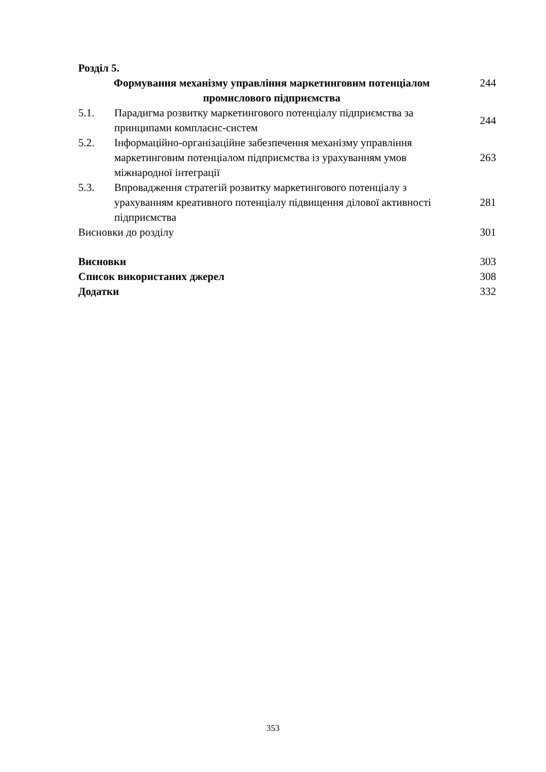| Розділ 5. | | |
| Формування механізму управління маркетинговим потенціалом промислового підприємства | | 244 |
| 5.1. | Парадигма розвитку маркетингового потенціалу підприємства за принципами комплаєнс-систем | 244 |
| 5.2. | Інформаційно-організаційне забезпечення механізму управління маркетинговим потенціалом підприємства із урахуванням умов міжнародної інтеграції | 263 |
| 5.3. | Впровадження стратегій розвитку маркетингового потенціалу з урахуванням креативного потенціалу підвищення ділової активності підприємства | 281 |
| Висновки до розділу | | 301 |
| Висновки | | 303 |
| Список використаних джерел | | 308 |
| Додатки | | 332 |
353